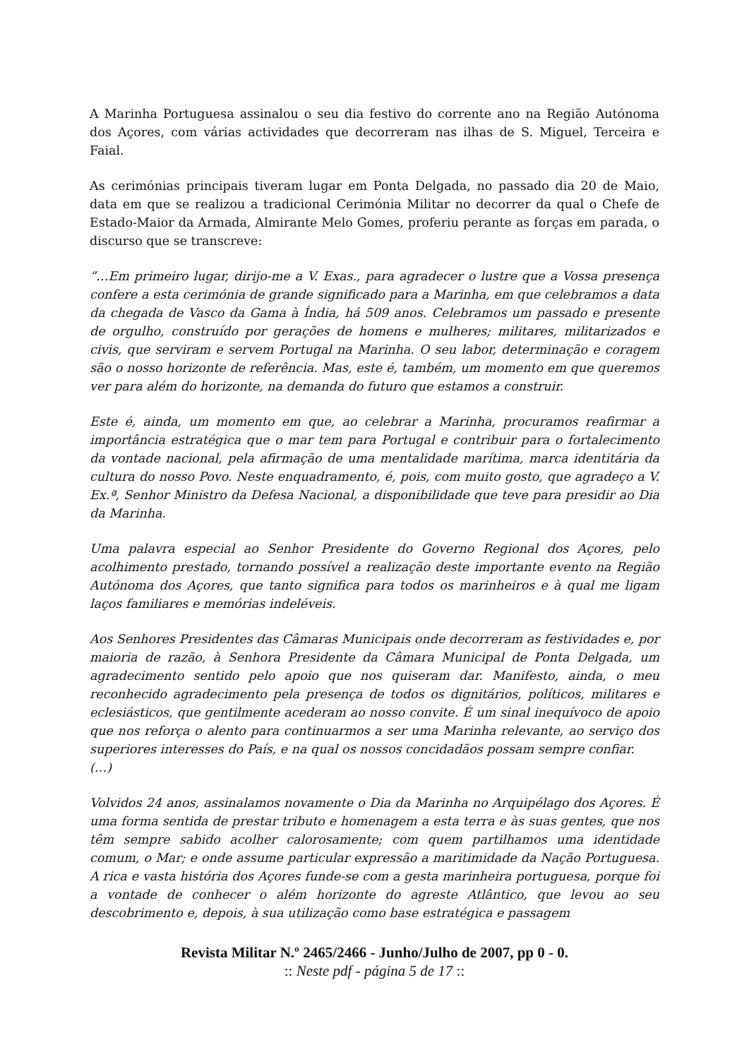A Marinha Portuguesa assinalou o seu dia festivo do corrente ano na Região Autónoma dos Açores, com várias actividades que decorreram nas ilhas de S. Miguel, Terceira e Faial.
As cerimónias principais tiveram lugar em Ponta Delgada, no passado dia 20 de Maio, data em que se realizou a tradicional Cerimónia Militar no decorrer da qual o Chefe de Estado-Maior da Armada, Almirante Melo Gomes, proferiu perante as forças em parada, o discurso que se transcreve:
“…Em primeiro lugar, dirijo-me a V. Exas., para agradecer o lustre que a Vossa presença confere a esta cerimónia de grande significado para a Marinha, em que celebramos a data da chegada de Vasco da Gama à Índia, há 509 anos. Celebramos um passado e presente de orgulho, construído por gerações de homens e mulheres; militares, militarizados e civis, que serviram e servem Portugal na Marinha. O seu labor, determinação e coragem são o nosso horizonte de referência. Mas, este é, também, um momento em que queremos ver para além do horizonte, na demanda do futuro que estamos a construir.
Este é, ainda, um momento em que, ao celebrar a Marinha, procuramos reafirmar a importância estratégica que o mar tem para Portugal e contribuir para o fortalecimento da vontade nacional, pela afirmação de uma mentalidade marítima, marca identitária da cultura do nosso Povo. Neste enquadramento, é, pois, com muito gosto, que agradeço a V. Ex.ª, Senhor Ministro da Defesa Nacional, a disponibilidade que teve para presidir ao Dia da Marinha.
Uma palavra especial ao Senhor Presidente do Governo Regional dos Açores, pelo acolhimento prestado, tornando possível a realização deste importante evento na Região Autónoma dos Açores, que tanto significa para todos os marinheiros e à qual me ligam laços familiares e memórias indeléveis.
Aos Senhores Presidentes das Câmaras Municipais onde decorreram as festividades e, por maioria de razão, à Senhora Presidente da Câmara Municipal de Ponta Delgada, um agradecimento sentido pelo apoio que nos quiseram dar. Manifesto, ainda, o meu reconhecido agradecimento pela presença de todos os dignitários, políticos, militares e eclesiásticos, que gentilmente acederam ao nosso convite. É um sinal inequívoco de apoio que nos reforça o alento para continuarmos a ser uma Marinha relevante, ao serviço dos superiores interesses do País, e na qual os nossos concidadãos possam sempre confiar.
(…)
Volvidos 24 anos, assinalamos novamente o Dia da Marinha no Arquipélago dos Açores. É uma forma sentida de prestar tributo e homenagem a esta terra e às suas gentes, que nos têm sempre sabido acolher calorosamente; com quem partilhamos uma identidade comum, o Mar; e onde assume particular expressão a maritimidade da Nação Portuguesa. A rica e vasta história dos Açores funde-se com a gesta marinheira portuguesa, porque foi a vontade de conhecer o além horizonte do agreste Atlântico, que levou ao seu descobrimento e, depois, à sua utilização como base estratégica e passagem
Revista Militar N.º 2465/2466 - Junho/Julho de 2007, pp 0 - 0.:: Neste pdf - página 5 de 17 ::